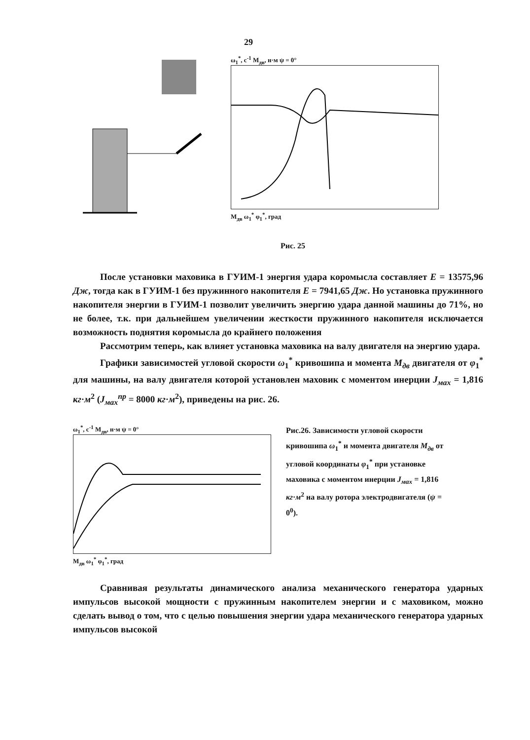29
ω<sub>1</sub><sup>*</sup>, с<sup>-1</sup> M<sub>дв</sub>, н·м ψ = 0°
M<sub>дв</sub> ω<sub>1</sub><sup>*</sup> φ<sub>1</sub><sup>*</sup>, град
Рис. 25
После установки маховика в ГУИМ-1 энергия удара коромысла составляет E = 13575,96 Дж, тогда как в ГУИМ-1 без пружинного накопителя E = 7941,65 Дж. Но установка пружинного накопителя энергии в ГУИМ-1 позволит увеличить энергию удара данной машины до 71%, но не более, т.к. при дальнейшем увеличении жесткости пружинного накопителя исключается возможность поднятия коромысла до крайнего положения
Рассмотрим теперь, как влияет установка маховика на валу двигателя на энергию удара.
Графики зависимостей угловой скорости ω<sub>1</sub><sup>*</sup> кривошипа и момента M<sub>дв</sub> двигателя от φ<sub>1</sub><sup>*</sup> для машины, на валу двигателя которой установлен маховик с моментом инерции J<sub>мах</sub> = 1,816 кг·м<sup>2</sup> (J<sub>мах</sub><sup>пр</sup> = 8000 кг·м<sup>2</sup>), приведены на рис. 26.
ω<sub>1</sub><sup>*</sup>, с<sup>-1</sup> M<sub>дв</sub>, н·м ψ = 0°
M<sub>дв</sub> ω<sub>1</sub><sup>*</sup> φ<sub>1</sub><sup>*</sup>, град
Рис.26. Зависимости угловой скорости кривошипа ω<sub>1</sub><sup>*</sup> и момента двигателя M<sub>дв</sub> от угловой координаты φ<sub>1</sub><sup>*</sup> при установке маховика с моментом инерции J<sub>мах</sub> = 1,816 кг·м<sup>2</sup> на валу ротора электродвигателя (ψ = 0<sup>0</sup>).
Сравнивая результаты динамического анализа механического генератора ударных импульсов высокой мощности с пружинным накопителем энергии и с маховиком, можно сделать вывод о том, что с целью повышения энергии удара механического генератора ударных импульсов высокой